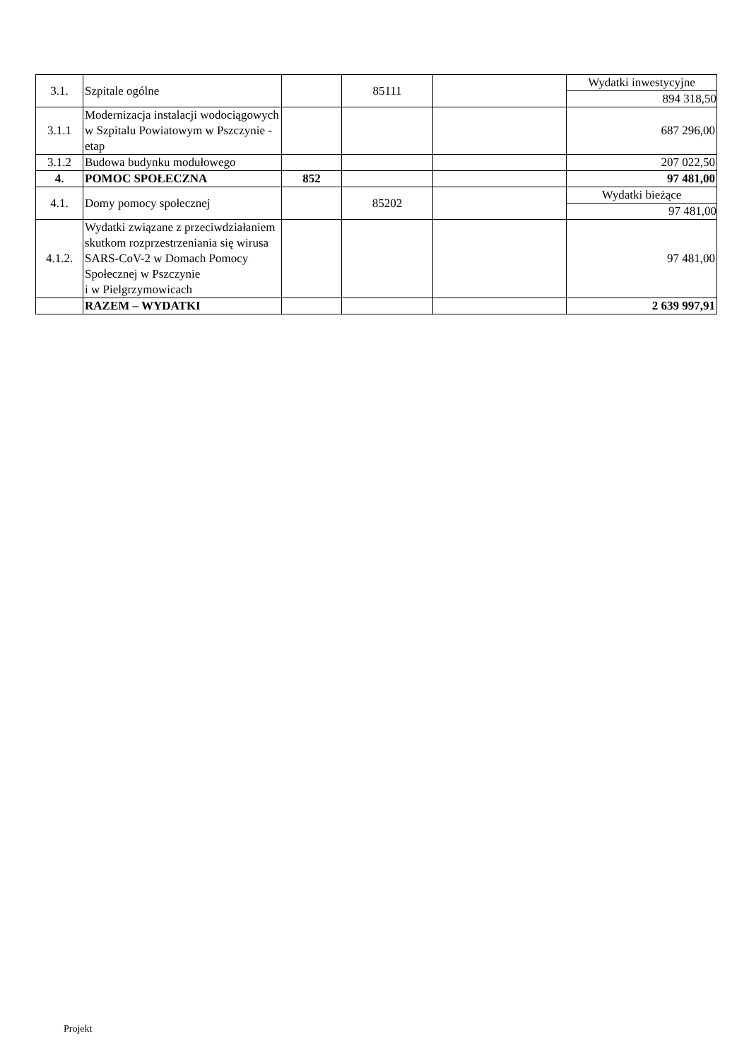| 3.1. | Szpitale ogólne | | 85111 | | Wydatki inwestycyjne 894 318,50 |
| 3.1.1 | Modernizacja instalacji wodociągowych w Szpitalu Powiatowym w Pszczynie - etap | | | | 687 296,00 |
| 3.1.2 | Budowa budynku modułowego | | | | 207 022,50 |
| 4. | POMOC SPOŁECZNA | 852 | | | 97 481,00 |
| 4.1. | Domy pomocy społecznej | | 85202 | | Wydatki bieżące 97 481,00 |
| 4.1.2. | Wydatki związane z przeciwdziałaniem skutkom rozprzestrzeniania się wirusa SARS-CoV-2 w Domach Pomocy Społecznej w Pszczynie i w Pielgrzymowicach | | | | 97 481,00 |
| | RAZEM – WYDATKI | | | | 2 639 997,91 |
Projekt